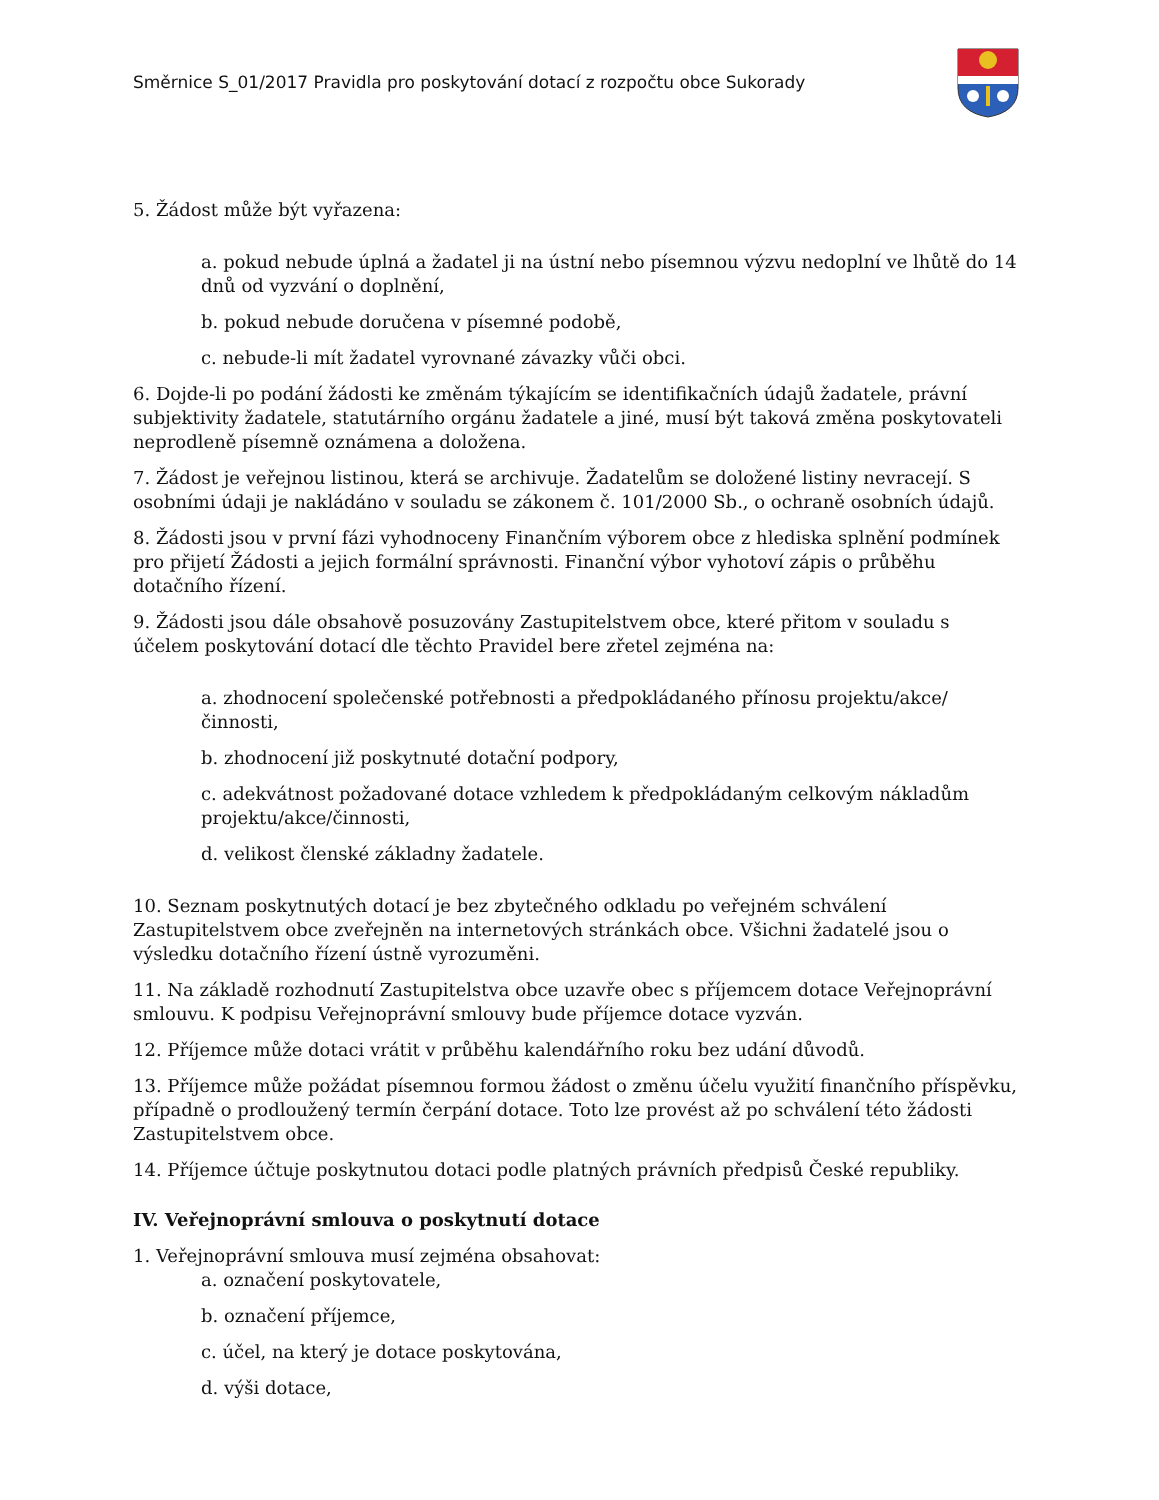Směrnice S_01/2017 Pravidla pro poskytování dotací z rozpočtu obce Sukorady
5. Žádost může být vyřazena:
a. pokud nebude úplná a žadatel ji na ústní nebo písemnou výzvu nedoplní ve lhůtě do 14 dnů od vyzvání o doplnění,
b. pokud nebude doručena v písemné podobě,
c. nebude-li mít žadatel vyrovnané závazky vůči obci.
6. Dojde-li po podání žádosti ke změnám týkajícím se identifikačních údajů žadatele, právní subjektivity žadatele, statutárního orgánu žadatele a jiné, musí být taková změna poskytovateli neprodleně písemně oznámena a doložena.
7. Žádost je veřejnou listinou, která se archivuje. Žadatelům se doložené listiny nevracejí. S osobními údaji je nakládáno v souladu se zákonem č. 101/2000 Sb., o ochraně osobních údajů.
8. Žádosti jsou v první fázi vyhodnoceny Finančním výborem obce z hlediska splnění podmínek pro přijetí Žádosti a jejich formální správnosti. Finanční výbor vyhotoví zápis o průběhu dotačního řízení.
9. Žádosti jsou dále obsahově posuzovány Zastupitelstvem obce, které přitom v souladu s účelem poskytování dotací dle těchto Pravidel bere zřetel zejména na:
a. zhodnocení společenské potřebnosti a předpokládaného přínosu projektu/akce/činnosti,
b. zhodnocení již poskytnuté dotační podpory,
c. adekvátnost požadované dotace vzhledem k předpokládaným celkovým nákladům projektu/akce/činnosti,
d. velikost členské základny žadatele.
10. Seznam poskytnutých dotací je bez zbytečného odkladu po veřejném schválení Zastupitelstvem obce zveřejněn na internetových stránkách obce. Všichni žadatelé jsou o výsledku dotačního řízení ústně vyrozuměni.
11. Na základě rozhodnutí Zastupitelstva obce uzavře obec s příjemcem dotace Veřejnoprávní smlouvu. K podpisu Veřejnoprávní smlouvy bude příjemce dotace vyzván.
12. Příjemce může dotaci vrátit v průběhu kalendářního roku bez udání důvodů.
13. Příjemce může požádat písemnou formou žádost o změnu účelu využití finančního příspěvku, případně o prodloužený termín čerpání dotace. Toto lze provést až po schválení této žádosti Zastupitelstvem obce.
14. Příjemce účtuje poskytnutou dotaci podle platných právních předpisů České republiky.
IV. Veřejnoprávní smlouva o poskytnutí dotace
1. Veřejnoprávní smlouva musí zejména obsahovat:
a. označení poskytovatele,
b. označení příjemce,
c. účel, na který je dotace poskytována,
d. výši dotace,